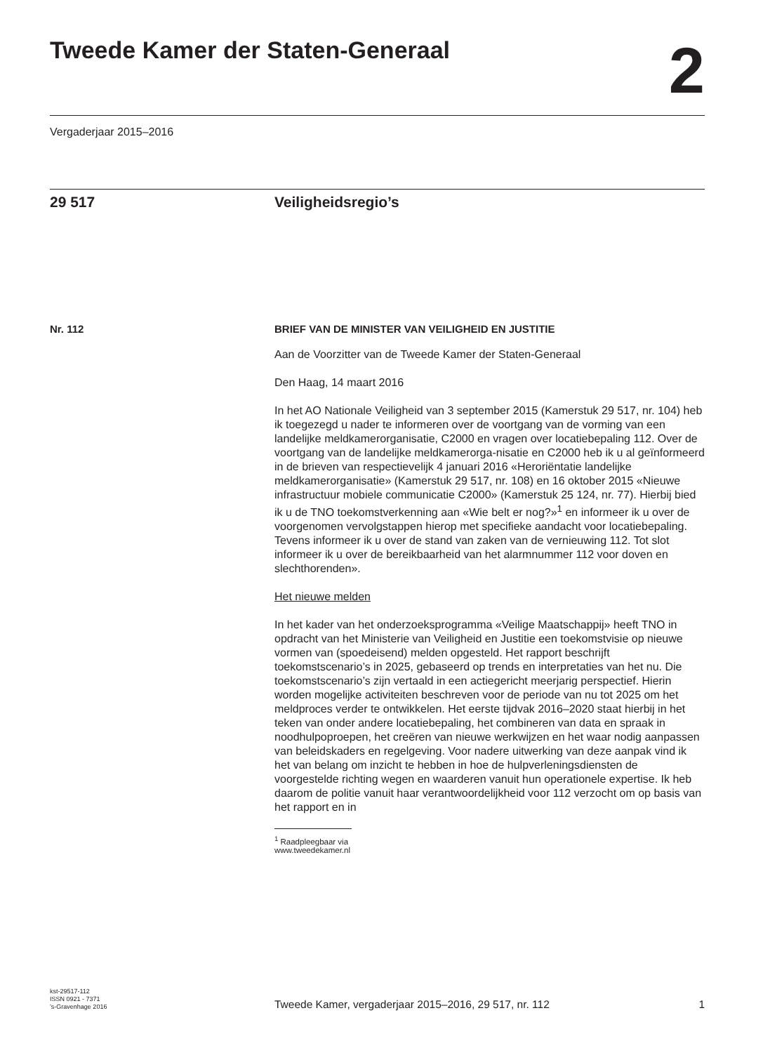Tweede Kamer der Staten-Generaal
2
Vergaderjaar 2015–2016
29 517 Veiligheidsregio’s
Nr. 112 BRIEF VAN DE MINISTER VAN VEILIGHEID EN JUSTITIE
Aan de Voorzitter van de Tweede Kamer der Staten-Generaal
Den Haag, 14 maart 2016
In het AO Nationale Veiligheid van 3 september 2015 (Kamerstuk 29 517, nr. 104) heb ik toegezegd u nader te informeren over de voortgang van de vorming van een landelijke meldkamerorganisatie, C2000 en vragen over locatiebepaling 112. Over de voortgang van de landelijke meldkamerorga-nisatie en C2000 heb ik u al geïnformeerd in de brieven van respectievelijk 4 januari 2016 «Heroriëntatie landelijke meldkamerorganisatie» (Kamerstuk 29 517, nr. 108) en 16 oktober 2015 «Nieuwe infrastructuur mobiele communicatie C2000» (Kamerstuk 25 124, nr. 77). Hierbij bied ik u de TNO toekomstverkenning aan «Wie belt er nog?»<sup>1</sup> en informeer ik u over de voorgenomen vervolgstappen hierop met specifieke aandacht voor locatiebepaling. Tevens informeer ik u over de stand van zaken van de vernieuwing 112. Tot slot informeer ik u over de bereikbaarheid van het alarmnummer 112 voor doven en slechthorenden».
Het nieuwe melden
In het kader van het onderzoeksprogramma «Veilige Maatschappij» heeft TNO in opdracht van het Ministerie van Veiligheid en Justitie een toekomstvisie op nieuwe vormen van (spoedeisend) melden opgesteld. Het rapport beschrijft toekomstscenario’s in 2025, gebaseerd op trends en interpretaties van het nu. Die toekomstscenario’s zijn vertaald in een actiegericht meerjarig perspectief. Hierin worden mogelijke activiteiten beschreven voor de periode van nu tot 2025 om het meldproces verder te ontwikkelen. Het eerste tijdvak 2016–2020 staat hierbij in het teken van onder andere locatiebepaling, het combineren van data en spraak in noodhulpoproepen, het creëren van nieuwe werkwijzen en het waar nodig aanpassen van beleidskaders en regelgeving. Voor nadere uitwerking van deze aanpak vind ik het van belang om inzicht te hebben in hoe de hulpverleningsdiensten de voorgestelde richting wegen en waarderen vanuit hun operationele expertise. Ik heb daarom de politie vanuit haar verantwoordelijkheid voor 112 verzocht om op basis van het rapport en in
<sup>1</sup> Raadpleegbaar via www.tweedekamer.nl
kst-29517-112
ISSN 0921 - 7371
’s-Gravenhage 2016
Tweede Kamer, vergaderjaar 2015–2016, 29 517, nr. 112
1